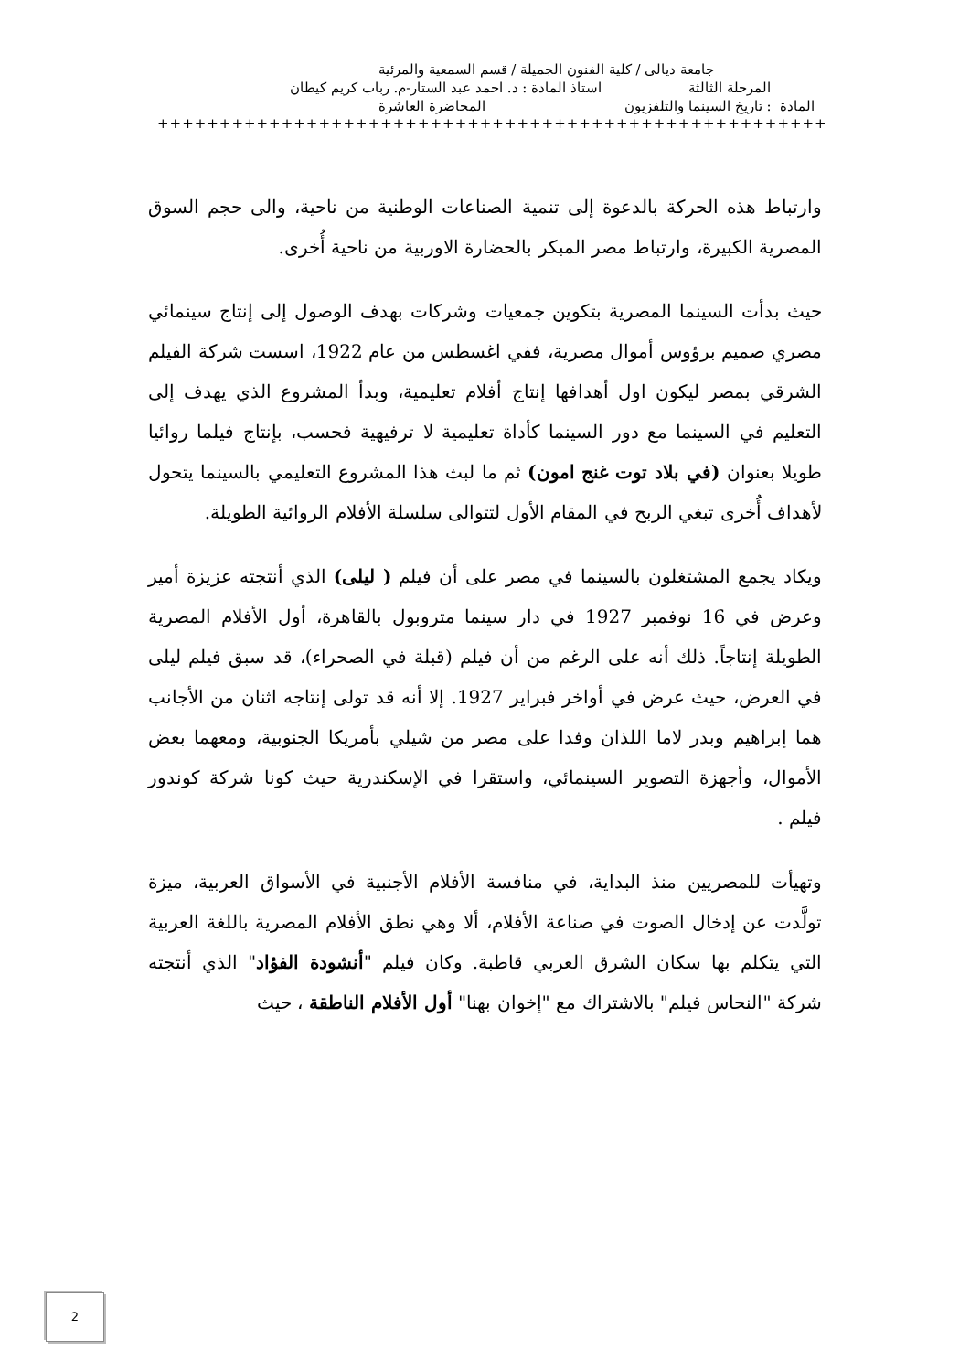جامعة ديالى / كلية الفنون الجميلة / قسم السمعية والمرئية
المرحلة الثالثة استاذ المادة : د. احمد عبد الستار-م. رباب كريم كيطان
المادة : تاريخ السينما والتلفزيون المحاضرة العاشرة
++++++++++++++++++++++++++++++++++++++++++++++++++++++
وارتباط هذه الحركة بالدعوة إلى تنمية الصناعات الوطنية من ناحية، والى حجم السوق المصرية الكبيرة، وارتباط مصر المبكر بالحضارة الاوربية من ناحية أُخرى.
حيث بدأت السينما المصرية بتكوين جمعيات وشركات بهدف الوصول إلى إنتاج سينمائي مصري صميم برؤوس أموال مصرية، ففي اغسطس من عام 1922، اسست شركة الفيلم الشرقي بمصر ليكون اول أهدافها إنتاج أفلام تعليمية، وبدأ المشروع الذي يهدف إلى التعليم في السينما مع دور السينما كأداة تعليمية لا ترفيهية فحسب، بإنتاج فيلما روائيا طويلا بعنوان (في بلاد توت غنج امون) ثم ما لبث هذا المشروع التعليمي بالسينما يتحول لأهداف أُخرى تبغي الربح في المقام الأول لتتوالى سلسلة الأفلام الروائية الطويلة.
ويكاد يجمع المشتغلون بالسينما في مصر على أن فيلم ( ليلى) الذي أنتجته عزيزة أمير وعرض في 16 نوفمبر 1927 في دار سينما متروبول بالقاهرة، أول الأفلام المصرية الطويلة إنتاجاً. ذلك أنه على الرغم من أن فيلم (قبلة في الصحراء)، قد سبق فيلم ليلى في العرض، حيث عرض في أواخر فبراير 1927. إلا أنه قد تولى إنتاجه اثنان من الأجانب هما إبراهيم وبدر لاما اللذان وفدا على مصر من شيلي بأمريكا الجنوبية، ومعهما بعض الأموال، وأجهزة التصوير السينمائي، واستقرا في الإسكندرية حيث كونا شركة كوندور فيلم .
وتهيأت للمصريين منذ البداية، في منافسة الأفلام الأجنبية في الأسواق العربية، ميزة تولَّدت عن إدخال الصوت في صناعة الأفلام، ألا وهي نطق الأفلام المصرية باللغة العربية التي يتكلم بها سكان الشرق العربي قاطبة. وكان فيلم "أنشودة الفؤاد" الذي أنتجته شركة "النحاس فيلم" بالاشتراك مع "إخوان بهنا" أول الأفلام الناطقة ، حيث
2